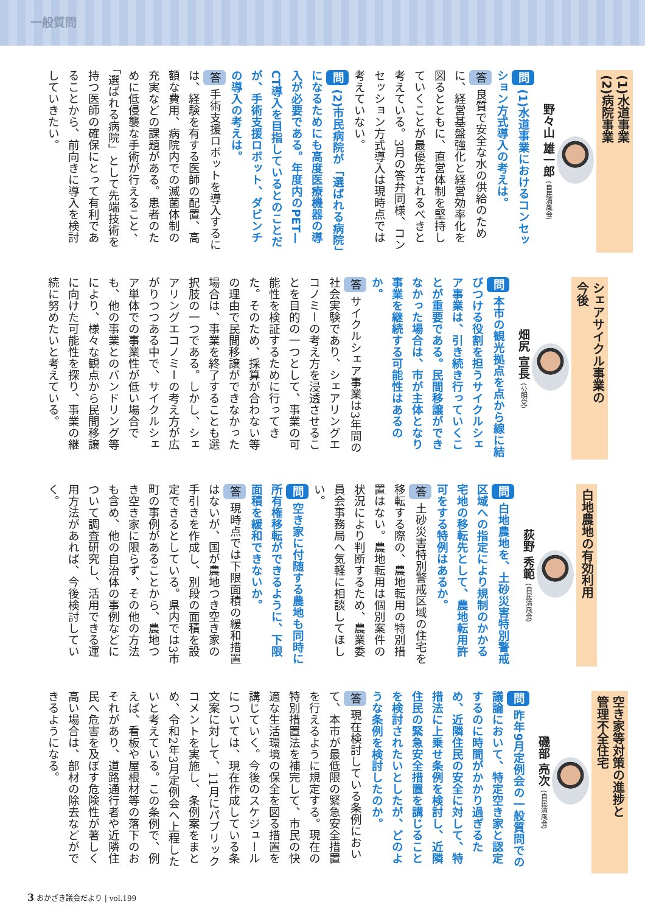一般質問
(1)水道事業
(2)病院事業
野々山 雄一郎 (自民清風会)
問 (1)水道事業におけるコンセッション方式導入の考えは。
答 良質で安全な水の供給のために、経営基盤強化と経営効率化を図るとともに、直営体制を堅持していくことが最優先されるべきと考えている。3月の答弁同様、コンセッション方式導入は現時点では考えていない。
問 (2)市民病院が「選ばれる病院」になるためにも高度医療機器の導入が必要である。年度内のPET—CT導入を目指しているとのことだが、手術支援ロボット、ダビンチの導入の考えは。
答 手術支援ロボットを導入するには、経験を有する医師の配置、高額な費用、病院内での滅菌体制の充実などの課題がある。患者のために低侵襲な手術が行えること、「選ばれる病院」として先端技術を持つ医師の確保にとって有利であることから、前向きに導入を検討していきたい。
シェアサイクル事業の
今後
畑尻 宣長 (公明党)
問 本市の観光拠点を点から線に結びつける役割を担うサイクルシェア事業は、引き続き行っていくことが重要である。民間移譲ができなかった場合は、市が主体となり事業を継続する可能性はあるのか。
答 サイクルシェア事業は3年間の社会実験であり、シェアリングエコノミーの考え方を浸透させることを目的の一つとして、事業の可能性を検証するために行ってきた。そのため、採算が合わない等の理由で民間移譲ができなかった場合は、事業を終了することも選択肢の一つである。しかし、シェアリングエコノミーの考え方が広がりつつある中で、サイクルシェア単体での事業性が低い場合でも、他の事業とのバンドリング等により、様々な観点から民間移譲に向けた可能性を探り、事業の継続に努めたいと考えている。
白地農地の有効利用
荻野 秀範 (自民清風会)
問 白地農地を、土砂災害特別警戒区域への指定により規制のかかる宅地の移転先として、農地転用許可をする特例はあるか。
答 土砂災害特別警戒区域の住宅を移転する際の、農地転用の特別措置はない。農地転用は個別案件の状況により判断するため、農業委員会事務局へ気軽に相談してほしい。
問 空き家に付随する農地も同時に所有権移転ができるように、下限面積を緩和できないか。
答 現時点では下限面積の緩和措置はないが、国が農地つき空き家の手引きを作成し、別段の面積を設定できるとしている。県内では3市町の事例があることから、農地つき空き家に限らず、その他の方法も含め、他の自治体の事例などについて調査研究し、活用できる運用方法があれば、今後検討していく。
空き家等対策の進捗と
管理不全住宅
磯部 亮次 (自民清風会)
問 昨年9月定例会の一般質問での議論において、特定空き家と認定するのに時間がかかり過ぎるため、近隣住民の安全に対して、特措法に上乗せ条例を検討し、近隣住民の緊急安全措置を講じることを検討されたいとしたが、どのような条例を検討したのか。
答 現在検討している条例において、本市が最低限の緊急安全措置を行えるように規定する。現在の特別措置法を補完して、市民の快適な生活環境の保全を図る措置を講じていく。今後のスケジュールについては、現在作成している条文案に対して、11月にパブリックコメントを実施し、条例案をまとめ、令和2年3月定例会へ上程したいと考えている。この条例で、例えば、看板や屋根材等の落下のおそれがあり、道路通行者や近隣住民へ危害を及ぼす危険性が著しく高い場合は、部材の除去などができるようになる。
3 おかざき議会だより | vol.199